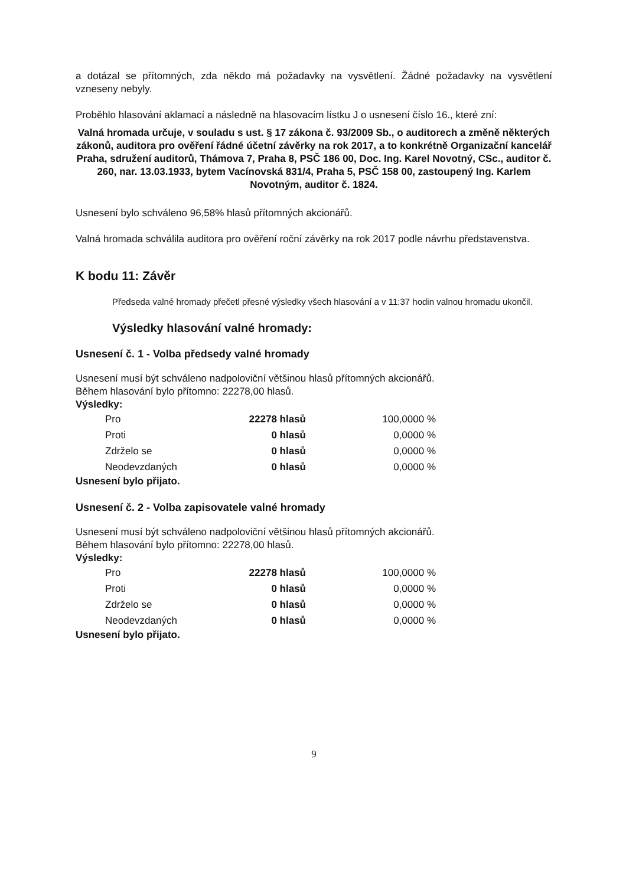a dotázal se přítomných, zda někdo má požadavky na vysvětlení. Žádné požadavky na vysvětlení vzneseny nebyly.
Proběhlo hlasování aklamací a následně na hlasovacím lístku J o usnesení číslo 16., které zní:
Valná hromada určuje, v souladu s ust. § 17 zákona č. 93/2009 Sb., o auditorech a změně některých zákonů, auditora pro ověření řádné účetní závěrky na rok 2017, a to konkrétně Organizační kancelář Praha, sdružení auditorů, Thámova 7, Praha 8, PSČ 186 00, Doc. Ing. Karel Novotný, CSc., auditor č. 260, nar. 13.03.1933, bytem Vacínovská 831/4, Praha 5, PSČ 158 00, zastoupený Ing. Karlem Novotným, auditor č. 1824.
Usnesení bylo schváleno 96,58% hlasů přítomných akcionářů.
Valná hromada schválila auditora pro ověření roční závěrky na rok 2017 podle návrhu představenstva.
K bodu 11: Závěr
Předseda valné hromady přečetl přesné výsledky všech hlasování a v 11:37 hodin valnou hromadu ukončil.
Výsledky hlasování valné hromady:
Usnesení č. 1 - Volba předsedy valné hromady
Usnesení musí být schváleno nadpoloviční většinou hlasů přítomných akcionářů.
Během hlasování bylo přítomno: 22278,00 hlasů.
Výsledky:
| Pro | 22278 hlasů | 100,0000 % |
| Proti | 0 hlasů | 0,0000 % |
| Zdrželo se | 0 hlasů | 0,0000 % |
| Neodevzdaných | 0 hlasů | 0,0000 % |
Usnesení bylo přijato.
Usnesení č. 2 - Volba zapisovatele valné hromady
Usnesení musí být schváleno nadpoloviční většinou hlasů přítomných akcionářů.
Během hlasování bylo přítomno: 22278,00 hlasů.
Výsledky:
| Pro | 22278 hlasů | 100,0000 % |
| Proti | 0 hlasů | 0,0000 % |
| Zdrželo se | 0 hlasů | 0,0000 % |
| Neodevzdaných | 0 hlasů | 0,0000 % |
Usnesení bylo přijato.
9